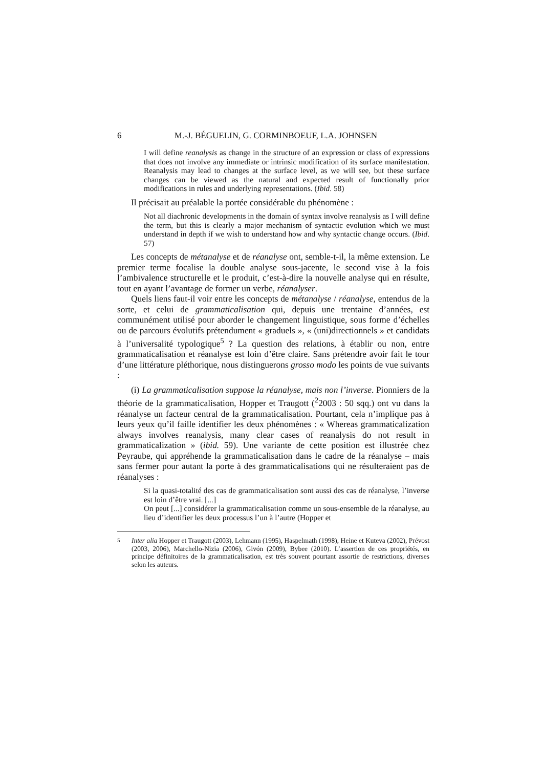6 M.-J. BÉGUELIN, G. CORMINBOEUF, L.A. JOHNSEN
I will define reanalysis as change in the structure of an expression or class of expressions that does not involve any immediate or intrinsic modification of its surface manifestation. Reanalysis may lead to changes at the surface level, as we will see, but these surface changes can be viewed as the natural and expected result of functionally prior modifications in rules and underlying representations. (Ibid. 58)
Il précisait au préalable la portée considérable du phénomène :
Not all diachronic developments in the domain of syntax involve reanalysis as I will define the term, but this is clearly a major mechanism of syntactic evolution which we must understand in depth if we wish to understand how and why syntactic change occurs. (Ibid. 57)
Les concepts de métanalyse et de réanalyse ont, semble-t-il, la même extension. Le premier terme focalise la double analyse sous-jacente, le second vise à la fois l’ambivalence structurelle et le produit, c’est-à-dire la nouvelle analyse qui en résulte, tout en ayant l’avantage de former un verbe, réanalyser.
Quels liens faut-il voir entre les concepts de métanalyse / réanalyse, entendus de la sorte, et celui de grammaticalisation qui, depuis une trentaine d’années, est communément utilisé pour aborder le changement linguistique, sous forme d’échelles ou de parcours évolutifs prétendument « graduels », « (uni)directionnels » et candidats à l’universalité typologique<sup>5</sup> ? La question des relations, à établir ou non, entre grammaticalisation et réanalyse est loin d’être claire. Sans prétendre avoir fait le tour d’une littérature pléthorique, nous distinguerons grosso modo les points de vue suivants :
(i) La grammaticalisation suppose la réanalyse, mais non l’inverse. Pionniers de la théorie de la grammaticalisation, Hopper et Traugott (<sup>2</sup>2003 : 50 sqq.) ont vu dans la réanalyse un facteur central de la grammaticalisation. Pourtant, cela n’implique pas à leurs yeux qu’il faille identifier les deux phénomènes : « Whereas grammaticalization always involves reanalysis, many clear cases of reanalysis do not result in grammaticalization » (ibid. 59). Une variante de cette position est illustrée chez Peyraube, qui appréhende la grammaticalisation dans le cadre de la réanalyse – mais sans fermer pour autant la porte à des grammaticalisations qui ne résulteraient pas de réanalyses :
Si la quasi-totalité des cas de grammaticalisation sont aussi des cas de réanalyse, l’inverse est loin d’être vrai. [...]
On peut [...] considérer la grammaticalisation comme un sous-ensemble de la réanalyse, au lieu d’identifier les deux processus l’un à l’autre (Hopper et
<sup>5</sup> Inter alia Hopper et Traugott (2003), Lehmann (1995), Haspelmath (1998), Heine et Kuteva (2002), Prévost (2003, 2006), Marchello-Nizia (2006), Givón (2009), Bybee (2010). L’assertion de ces propriétés, en principe définitoires de la grammaticalisation, est très souvent pourtant assortie de restrictions, diverses selon les auteurs.